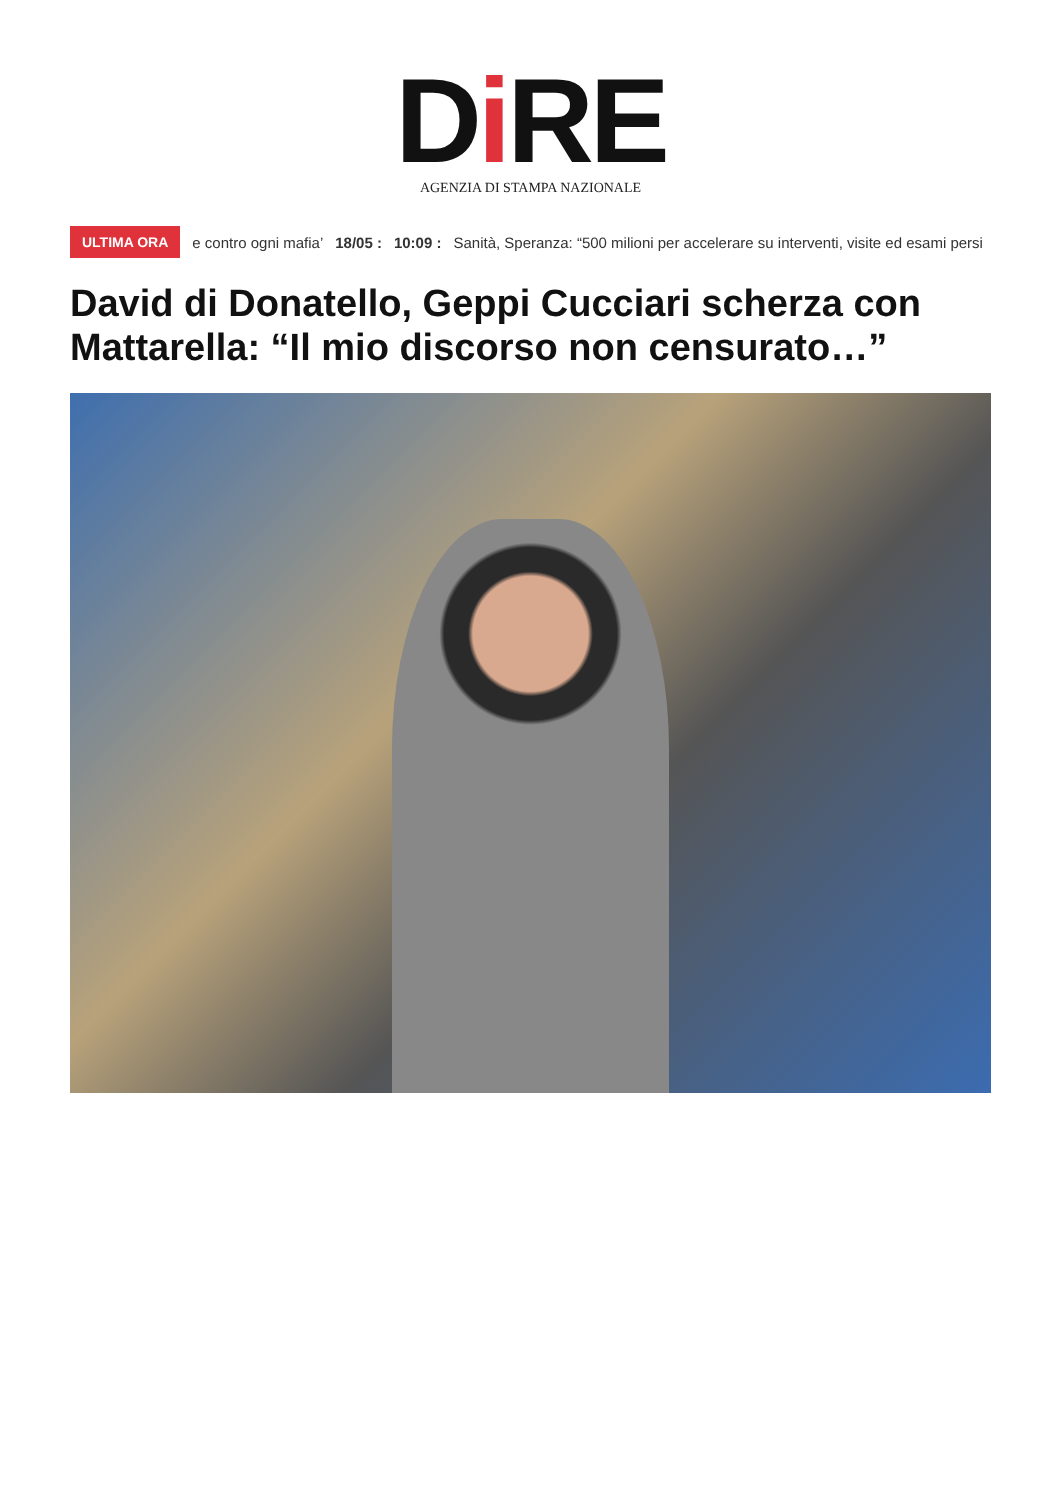Di RE
AGENZIA DI STAMPA NAZIONALE
ULTIMA ORA e contro ogni mafia’ 18/05 : 10:09 : Sanità, Speranza: “500 milioni per accelerare su interventi, visite ed esami persi
David di Donatello, Geppi Cucciari scherza con Mattarella: “Il mio discorso non censurato…”